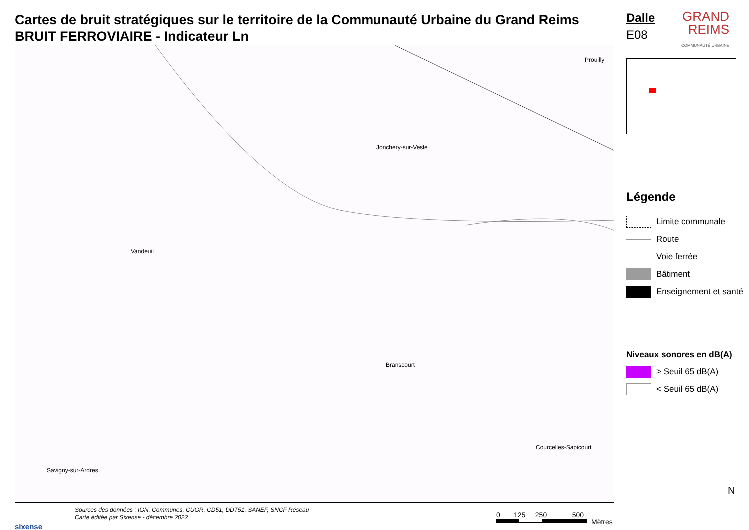Cartes de bruit stratégiques sur le territoire de la Communauté Urbaine du Grand Reims
BRUIT FERROVIAIRE - Indicateur Ln
Prouilly
Jonchery-sur-Vesle
Vandeuil
Branscourt
Courcelles-Sapicourt
Savigny-sur-Ardres
Dalle
E08
GRAND
REIMS
COMMUNAUTÉ URBAINE
Légende
Limite communale
Route
Voie ferrée
Bâtiment
Enseignement et santé
Niveaux sonores en dB(A)
> Seuil 65 dB(A)
< Seuil 65 dB(A)
sixense
Sources des données : IGN, Communes, CUGR, CD51, DDT51, SANEF, SNCF Réseau
Carte éditée par Sixense - décembre 2022
0 125 250 500
Mètres
N